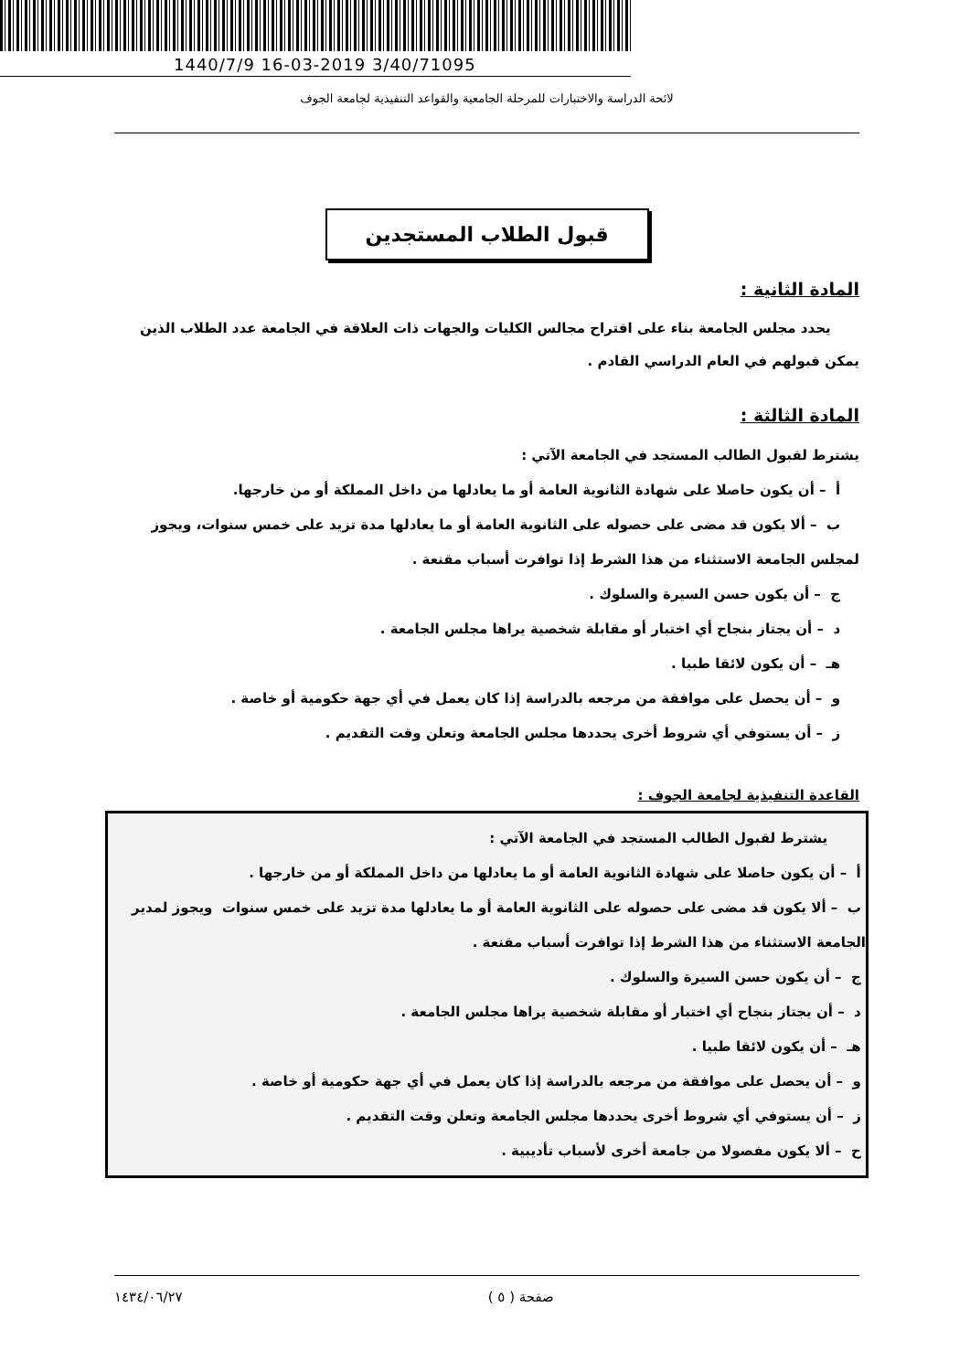1440/7/9 16-03-2019 3/40/71095
لائحة الدراسة والاختبارات للمرحلة الجامعية والقواعد التنفيذية لجامعة الجوف
قبول الطلاب المستجدين
المادة الثانية :
يحدد مجلس الجامعة بناء على اقتراح مجالس الكليات والجهات ذات العلاقة في الجامعة عدد الطلاب الذين يمكن قبولهم في العام الدراسي القادم .
المادة الثالثة :
يشترط لقبول الطالب المستجد في الجامعة الآتي :
أ – أن يكون حاصلا على شهادة الثانوية العامة أو ما يعادلها من داخل المملكة أو من خارجها.
ب – ألا يكون قد مضى على حصوله على الثانوية العامة أو ما يعادلها مدة تزيد على خمس سنوات، ويجوز لمجلس الجامعة الاستثناء من هذا الشرط إذا توافرت أسباب مقنعة .
ج – أن يكون حسن السيرة والسلوك .
د – أن يجتاز بنجاح أي اختبار أو مقابلة شخصية يراها مجلس الجامعة .
هـ – أن يكون لائقا طبيا .
و – أن يحصل على موافقة من مرجعه بالدراسة إذا كان يعمل في أي جهة حكومية أو خاصة .
ز – أن يستوفي أي شروط أخرى يحددها مجلس الجامعة وتعلن وقت التقديم .
القاعدة التنفيذية لجامعة الجوف :
يشترط لقبول الطالب المستجد في الجامعة الآتي :
أ – أن يكون حاصلا على شهادة الثانوية العامة أو ما يعادلها من داخل المملكة أو من خارجها .
ب – ألا يكون قد مضى على حصوله على الثانوية العامة أو ما يعادلها مدة تزيد على خمس سنوات ويجوز لمدير الجامعة الاستثناء من هذا الشرط إذا توافرت أسباب مقنعة .
ج – أن يكون حسن السيرة والسلوك .
د – أن يجتاز بنجاح أي اختبار أو مقابلة شخصية يراها مجلس الجامعة .
هـ – أن يكون لائقا طبيا .
و – أن يحصل على موافقة من مرجعه بالدراسة إذا كان يعمل في أي جهة حكومية أو خاصة .
ز – أن يستوفي أي شروط أخرى يحددها مجلس الجامعة وتعلن وقت التقديم .
ح – ألا يكون مفصولا من جامعة أخرى لأسباب تأديبية .
صفحة ( ٥ ) ١٤٣٤/٠٦/٢٧